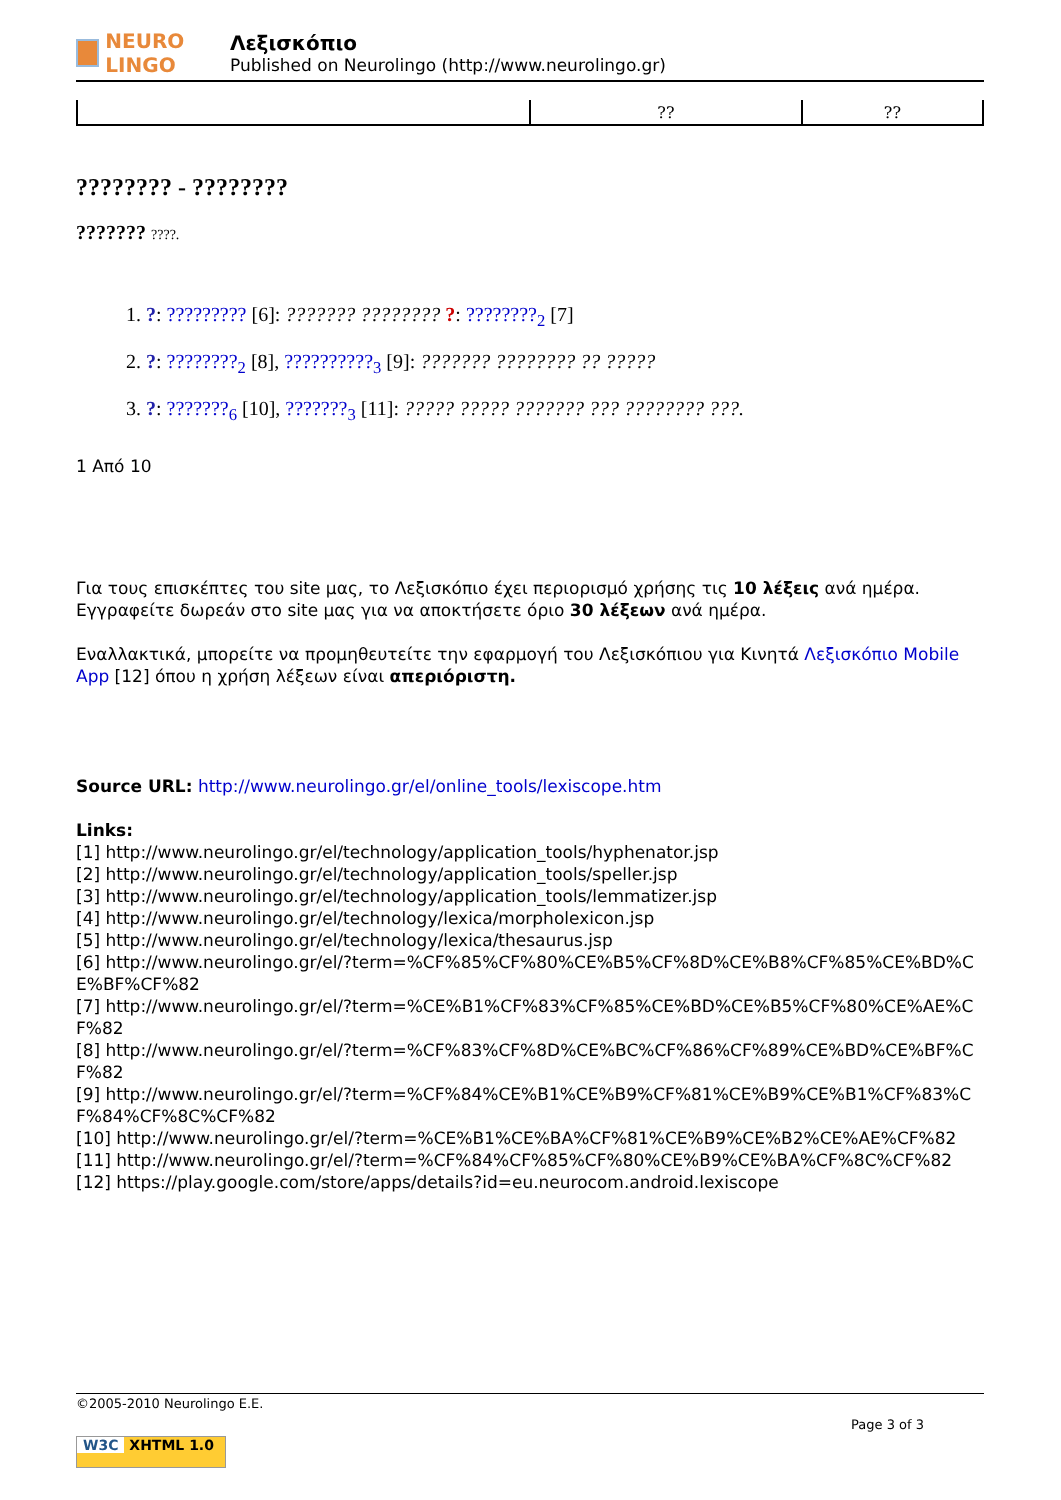NEURO LINGO
Λεξισκόπιο
Published on Neurolingo (http://www.neurolingo.gr)
| | ?? | ?? |
???????? - ????????
??????? ????.
1. ?: ????????? [6]: ??????? ???????? ?: ????????<sub>2</sub> [7]
2. ?: ????????<sub>2</sub> [8], ??????????<sub>3</sub> [9]: ??????? ???????? ?? ?????
3. ?: ???????<sub>6</sub> [10], ???????<sub>3</sub> [11]: ????? ????? ??????? ??? ???????? ???.
1 Από 10
Για τους επισκέπτες του site μας, το Λεξισκόπιο έχει περιορισμό χρήσης τις 10 λέξεις ανά ημέρα. Εγγραφείτε δωρεάν στο site μας για να αποκτήσετε όριο 30 λέξεων ανά ημέρα.
Εναλλακτικά, μπορείτε να προμηθευτείτε την εφαρμογή του Λεξισκόπιου για Κινητά Λεξισκόπιο Mobile App [12] όπου η χρήση λέξεων είναι απεριόριστη.
Source URL: http://www.neurolingo.gr/el/online_tools/lexiscope.htm
Links:
[1] http://www.neurolingo.gr/el/technology/application_tools/hyphenator.jsp
[2] http://www.neurolingo.gr/el/technology/application_tools/speller.jsp
[3] http://www.neurolingo.gr/el/technology/application_tools/lemmatizer.jsp
[4] http://www.neurolingo.gr/el/technology/lexica/morpholexicon.jsp
[5] http://www.neurolingo.gr/el/technology/lexica/thesaurus.jsp
[6] http://www.neurolingo.gr/el/?term=%CF%85%CF%80%CE%B5%CF%8D%CE%B8%CF%85%CE%BD%CE%BF%CF%82
[7] http://www.neurolingo.gr/el/?term=%CE%B1%CF%83%CF%85%CE%BD%CE%B5%CF%80%CE%AE%CF%82
[8] http://www.neurolingo.gr/el/?term=%CF%83%CF%8D%CE%BC%CF%86%CF%89%CE%BD%CE%BF%CF%82
[9] http://www.neurolingo.gr/el/?term=%CF%84%CE%B1%CE%B9%CF%81%CE%B9%CE%B1%CF%83%CF%84%CF%8C%CF%82
[10] http://www.neurolingo.gr/el/?term=%CE%B1%CE%BA%CF%81%CE%B9%CE%B2%CE%AE%CF%82
[11] http://www.neurolingo.gr/el/?term=%CF%84%CF%85%CF%80%CE%B9%CE%BA%CF%8C%CF%82
[12] https://play.google.com/store/apps/details?id=eu.neurocom.android.lexiscope
©2005-2010 Neurolingo E.E.
Page 3 of 3
W3C XHTML 1.0